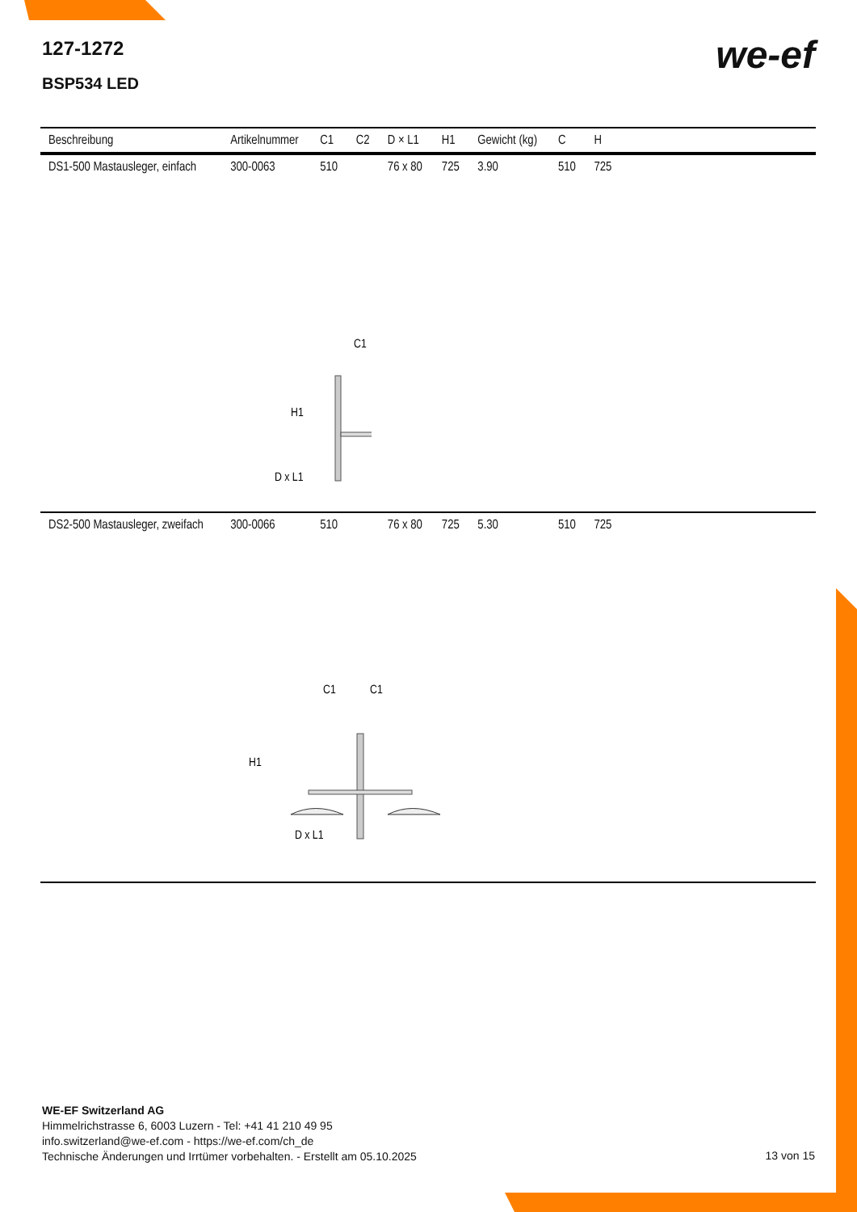127-1272
BSP534 LED
we-ef
| Beschreibung | Artikelnummer | C1 | C2 | D × L1 | H1 | Gewicht (kg) | C | H | |
| --- | --- | --- | --- | --- | --- | --- | --- | --- | --- |
| DS1-500 Mastausleger, einfach | 300-0063 | 510 | | 76 x 80 | 725 | 3.90 | 510 | 725 | |
| C1 H1 D x L1 | | | | | | | | | |
| DS2-500 Mastausleger, zweifach | 300-0066 | 510 | | 76 x 80 | 725 | 5.30 | 510 | 725 | |
| C1 C1 H1 D x L1 | | | | | | | | | |
WE-EF Switzerland AG
Himmelrichstrasse 6, 6003 Luzern - Tel: +41 41 210 49 95
info.switzerland@we-ef.com - https://we-ef.com/ch_de
Technische Änderungen und Irrtümer vorbehalten. - Erstellt am 05.10.2025
13 von 15